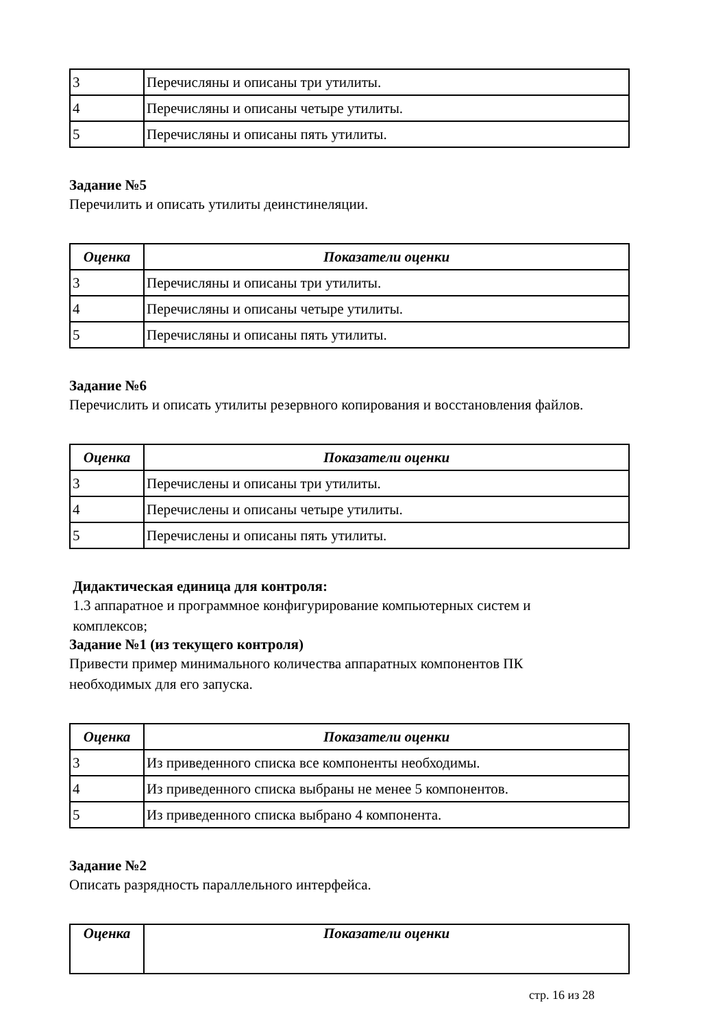| 3 | Перечисляны и описаны три утилиты. |
| 4 | Перечисляны и описаны четыре утилиты. |
| 5 | Перечисляны и описаны пять утилиты. |
Задание №5
Перечилить и описать утилиты деинстинеляции.
| Оценка | Показатели оценки |
| --- | --- |
| 3 | Перечисляны и описаны три утилиты. |
| 4 | Перечисляны и описаны четыре утилиты. |
| 5 | Перечисляны и описаны пять утилиты. |
Задание №6
Перечислить и описать утилиты резервного копирования и восстановления файлов.
| Оценка | Показатели оценки |
| --- | --- |
| 3 | Перечислены и описаны три утилиты. |
| 4 | Перечислены и описаны четыре утилиты. |
| 5 | Перечислены и описаны пять утилиты. |
Дидактическая единица для контроля:
1.3 аппаратное и программное конфигурирование компьютерных систем и
комплексов;
Задание №1 (из текущего контроля)
Привести пример минимального количества аппаратных компонентов ПК
необходимых для его запуска.
| Оценка | Показатели оценки |
| --- | --- |
| 3 | Из приведенного списка все компоненты необходимы. |
| 4 | Из приведенного списка выбраны не менее 5 компонентов. |
| 5 | Из приведенного списка выбрано 4 компонента. |
Задание №2
Описать разрядность параллельного интерфейса.
| Оценка | Показатели оценки |
| --- | --- |
стр. 16 из 28